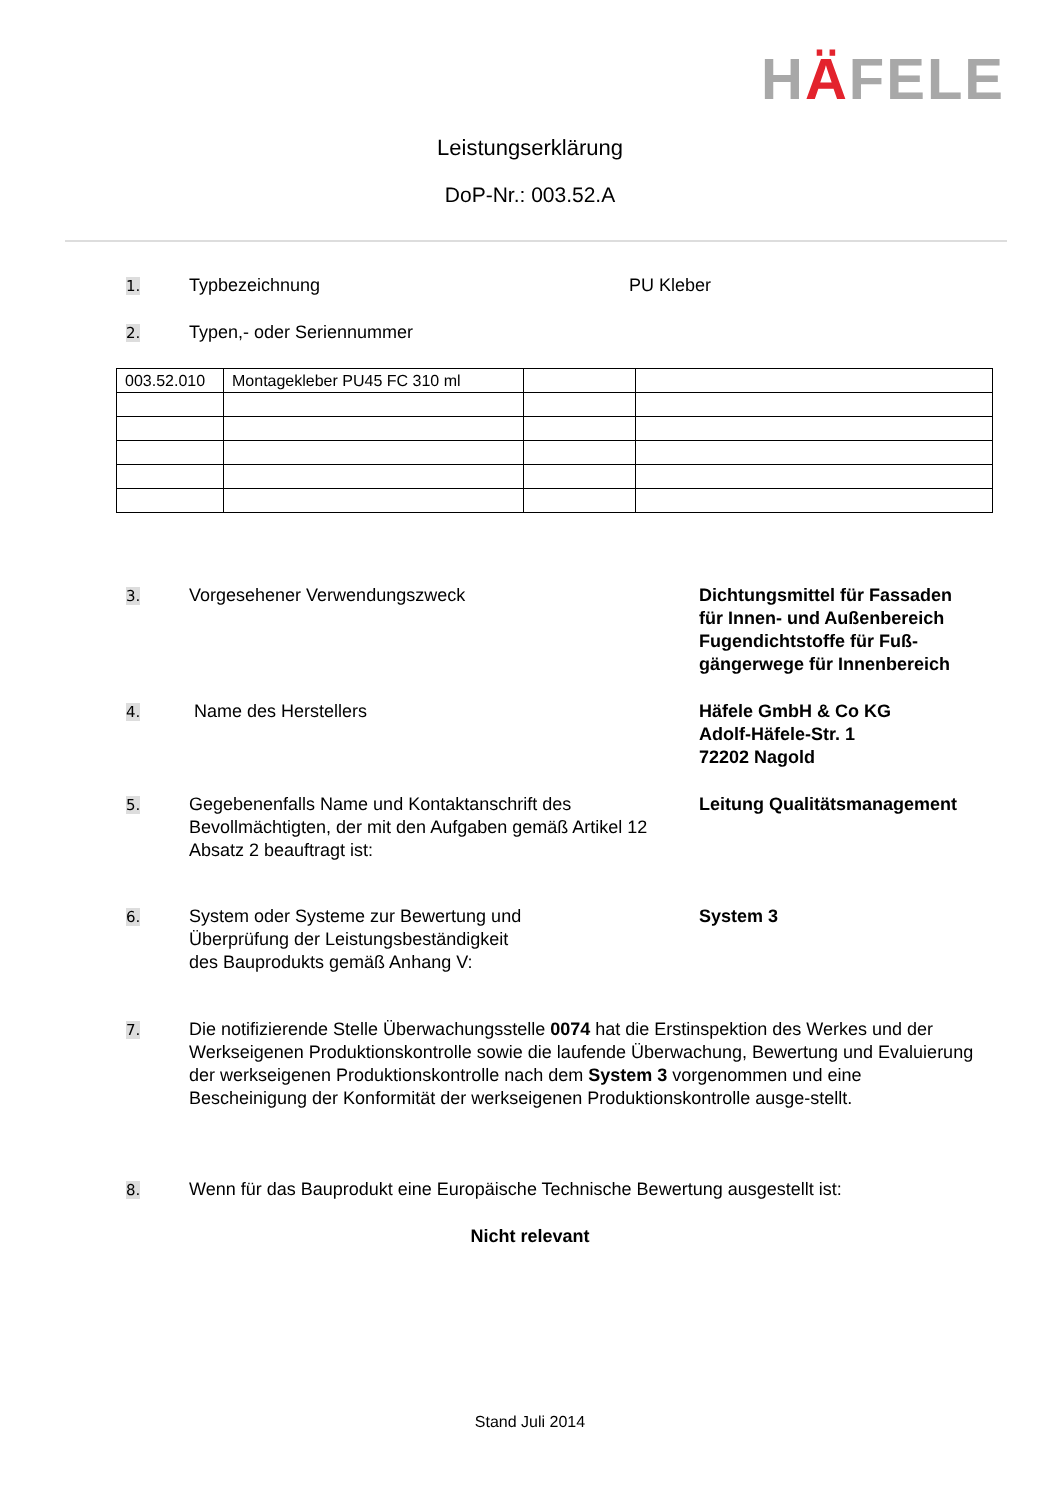HÄFELE
Leistungserklärung
DoP-Nr.: 003.52.A
1.
Typbezeichnung PU Kleber
2.
Typen,- oder Seriennummer
| 003.52.010 | Montagekleber PU45 FC 310 ml | | |
3.
Vorgesehener Verwendungszweck Dichtungsmittel für Fassaden
für Innen- und Außenbereich
Fugendichtstoffe für Fuß-
gängerwege für Innenbereich
4.
Name des Herstellers Häfele GmbH & Co KG
Adolf-Häfele-Str. 1
72202 Nagold
5.
Gegebenenfalls Name und Kontaktanschrift des Bevollmächtigten, der mit den Aufgaben gemäß Artikel 12 Absatz 2 beauftragt ist:
Leitung Qualitätsmanagement
6.
System oder Systeme zur Bewertung und
Überprüfung der Leistungsbeständigkeit
des Bauprodukts gemäß Anhang V:
System 3
7.
Die notifizierende Stelle Überwachungsstelle 0074 hat die Erstinspektion des Werkes und der Werkseigenen Produktionskontrolle sowie die laufende Überwachung, Bewertung und Evaluierung der werkseigenen Produktionskontrolle nach dem System 3 vorgenommen und eine Bescheinigung der Konformität der werkseigenen Produktionskontrolle ausge-stellt.
8.
Wenn für das Bauprodukt eine Europäische Technische Bewertung ausgestellt ist:
Nicht relevant
Stand Juli 2014